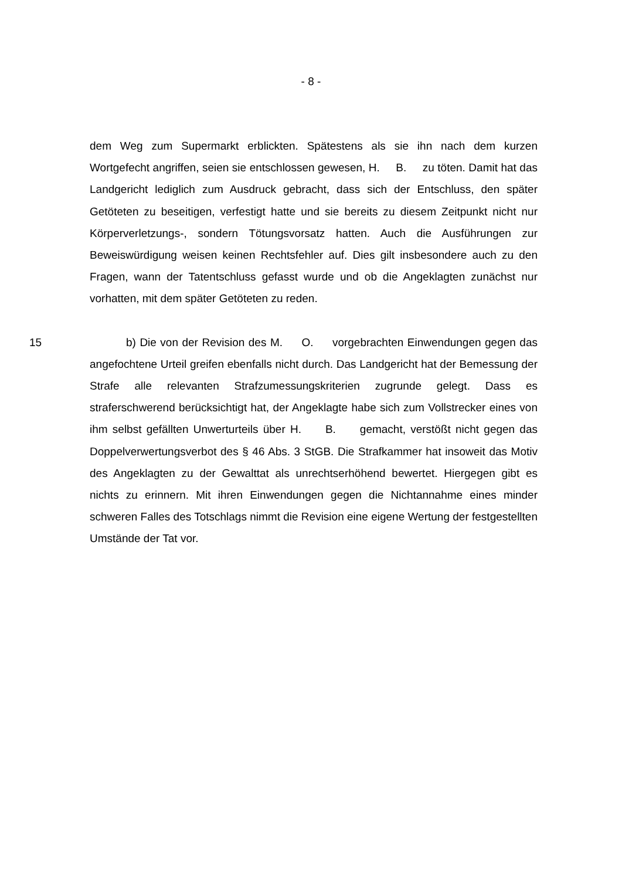- 8 -
dem Weg zum Supermarkt erblickten. Spätestens als sie ihn nach dem kurzen Wortgefecht angriffen, seien sie entschlossen gewesen, H. B. zu töten. Damit hat das Landgericht lediglich zum Ausdruck gebracht, dass sich der Entschluss, den später Getöteten zu beseitigen, verfestigt hatte und sie bereits zu diesem Zeitpunkt nicht nur Körperverletzungs-, sondern Tötungsvorsatz hatten. Auch die Ausführungen zur Beweiswürdigung weisen keinen Rechtsfehler auf. Dies gilt insbesondere auch zu den Fragen, wann der Tatentschluss gefasst wurde und ob die Angeklagten zunächst nur vorhatten, mit dem später Getöteten zu reden.
15 b) Die von der Revision des M. O. vorgebrachten Einwendungen gegen das angefochtene Urteil greifen ebenfalls nicht durch. Das Landgericht hat der Bemessung der Strafe alle relevanten Strafzumessungskriterien zugrunde gelegt. Dass es straferschwerend berücksichtigt hat, der Angeklagte habe sich zum Vollstrecker eines von ihm selbst gefällten Unwerturteils über H. B. gemacht, verstößt nicht gegen das Doppelverwertungsverbot des § 46 Abs. 3 StGB. Die Strafkammer hat insoweit das Motiv des Angeklagten zu der Gewalttat als unrechtserhöhend bewertet. Hiergegen gibt es nichts zu erinnern. Mit ihren Einwendungen gegen die Nichtannahme eines minder schweren Falles des Totschlags nimmt die Revision eine eigene Wertung der festgestellten Umstände der Tat vor.